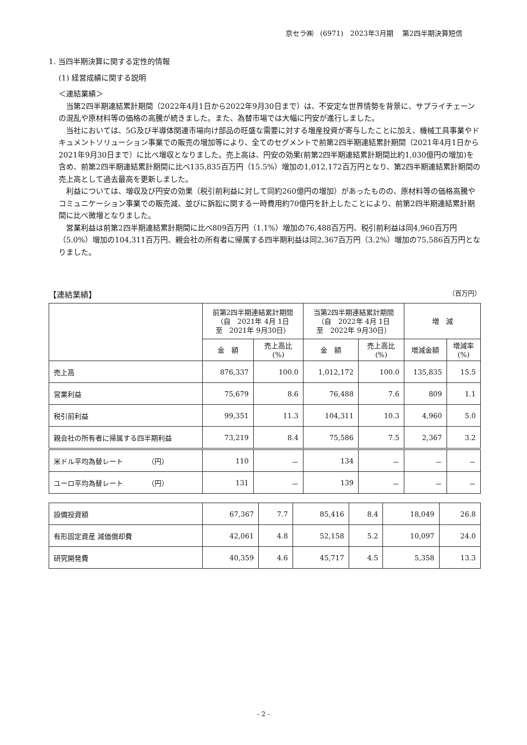京セラ㈱　(6971)　2023年3月期　 第2四半期決算短信
1. 当四半期決算に関する定性的情報
(1) 経営成績に関する説明
＜連結業績＞
　当第2四半期連結累計期間（2022年4月1日から2022年9月30日まで）は、不安定な世界情勢を背景に、サプライチェーンの混乱や原材料等の価格の高騰が続きました。また、為替市場では大幅に円安が進行しました。
　当社においては、5G及び半導体関連市場向け部品の旺盛な需要に対する増産投資が寄与したことに加え、機械工具事業やドキュメントソリューション事業での販売の増加等により、全てのセグメントで前第2四半期連結累計期間（2021年4月1日から2021年9月30日まで）に比べ増収となりました。売上高は、円安の効果(前第2四半期連結累計期間比約1,030億円の増加)を含め、前第2四半期連結累計期間に比べ135,835百万円（15.5%）増加の1,012,172百万円となり、第2四半期連結累計期間の売上高として過去最高を更新しました。
　利益については、増収及び円安の効果（税引前利益に対して同約260億円の増加）があったものの、原材料等の価格高騰やコミュニケーション事業での販売減、並びに訴訟に関する一時費用約70億円を計上したことにより、前第2四半期連結累計期間に比べ微増となりました。
　営業利益は前第2四半期連結累計期間に比べ809百万円（1.1%）増加の76,488百万円、税引前利益は同4,960百万円（5.0%）増加の104,311百万円、親会社の所有者に帰属する四半期利益は同2,367百万円（3.2%）増加の75,586百万円となりました。
【連結業績】 （百万円）
| | 前第2四半期連結累計期間 （自 2021年 4月 1日 至 2021年 9月30日） | | 当第2四半期連結累計期間 （自 2022年 4月 1日 至 2022年 9月30日） | | 増 減 | |
| --- | --- | --- | --- | --- | --- | --- |
| | 金 額 | 売上高比 (%) | 金 額 | 売上高比 (%) | 増減金額 | 増減率 (%) |
| 売上高 | 876,337 | 100.0 | 1,012,172 | 100.0 | 135,835 | 15.5 |
| 営業利益 | 75,679 | 8.6 | 76,488 | 7.6 | 809 | 1.1 |
| 税引前利益 | 99,351 | 11.3 | 104,311 | 10.3 | 4,960 | 5.0 |
| 親会社の所有者に帰属する四半期利益 | 73,219 | 8.4 | 75,586 | 7.5 | 2,367 | 3.2 |
| 米ドル平均為替レート （円） | 110 | － | 134 | － | － | － |
| ユーロ平均為替レート （円） | 131 | － | 139 | － | － | － |
| 設備投資額 | 67,367 | 7.7 | 85,416 | 8.4 | 18,049 | 26.8 |
| 有形固定資産 減価償却費 | 42,061 | 4.8 | 52,158 | 5.2 | 10,097 | 24.0 |
| 研究開発費 | 40,359 | 4.6 | 45,717 | 4.5 | 5,358 | 13.3 |
- 2 -